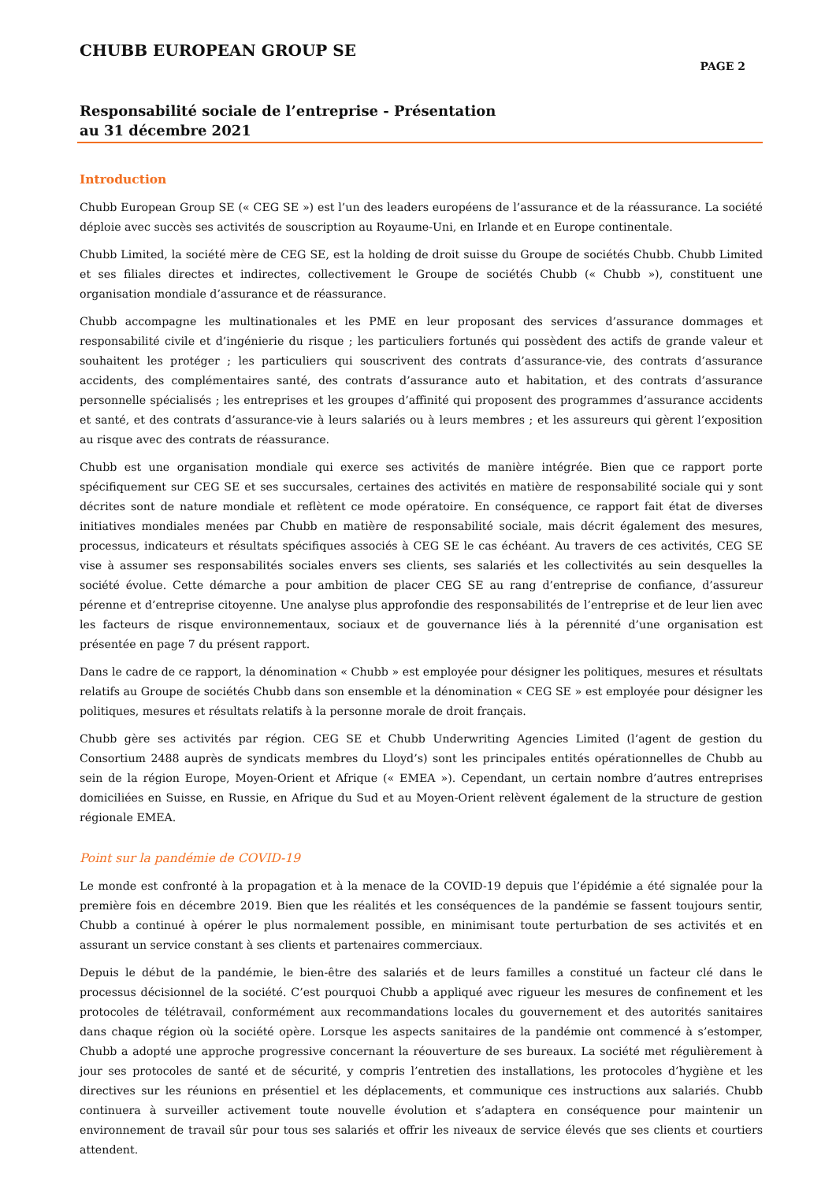CHUBB EUROPEAN GROUP SE
PAGE 2
Responsabilité sociale de l’entreprise - Présentation
au 31 décembre 2021
Introduction
Chubb European Group SE (« CEG SE ») est l’un des leaders européens de l’assurance et de la réassurance. La société déploie avec succès ses activités de souscription au Royaume-Uni, en Irlande et en Europe continentale.
Chubb Limited, la société mère de CEG SE, est la holding de droit suisse du Groupe de sociétés Chubb. Chubb Limited et ses filiales directes et indirectes, collectivement le Groupe de sociétés Chubb (« Chubb »), constituent une organisation mondiale d’assurance et de réassurance.
Chubb accompagne les multinationales et les PME en leur proposant des services d’assurance dommages et responsabilité civile et d’ingénierie du risque ; les particuliers fortunés qui possèdent des actifs de grande valeur et souhaitent les protéger ; les particuliers qui souscrivent des contrats d’assurance-vie, des contrats d’assurance accidents, des complémentaires santé, des contrats d’assurance auto et habitation, et des contrats d’assurance personnelle spécialisés ; les entreprises et les groupes d’affinité qui proposent des programmes d’assurance accidents et santé, et des contrats d’assurance-vie à leurs salariés ou à leurs membres ; et les assureurs qui gèrent l’exposition au risque avec des contrats de réassurance.
Chubb est une organisation mondiale qui exerce ses activités de manière intégrée. Bien que ce rapport porte spécifiquement sur CEG SE et ses succursales, certaines des activités en matière de responsabilité sociale qui y sont décrites sont de nature mondiale et reflètent ce mode opératoire. En conséquence, ce rapport fait état de diverses initiatives mondiales menées par Chubb en matière de responsabilité sociale, mais décrit également des mesures, processus, indicateurs et résultats spécifiques associés à CEG SE le cas échéant. Au travers de ces activités, CEG SE vise à assumer ses responsabilités sociales envers ses clients, ses salariés et les collectivités au sein desquelles la société évolue. Cette démarche a pour ambition de placer CEG SE au rang d’entreprise de confiance, d’assureur pérenne et d’entreprise citoyenne. Une analyse plus approfondie des responsabilités de l’entreprise et de leur lien avec les facteurs de risque environnementaux, sociaux et de gouvernance liés à la pérennité d’une organisation est présentée en page 7 du présent rapport.
Dans le cadre de ce rapport, la dénomination « Chubb » est employée pour désigner les politiques, mesures et résultats relatifs au Groupe de sociétés Chubb dans son ensemble et la dénomination « CEG SE » est employée pour désigner les politiques, mesures et résultats relatifs à la personne morale de droit français.
Chubb gère ses activités par région. CEG SE et Chubb Underwriting Agencies Limited (l’agent de gestion du Consortium 2488 auprès de syndicats membres du Lloyd’s) sont les principales entités opérationnelles de Chubb au sein de la région Europe, Moyen-Orient et Afrique (« EMEA »). Cependant, un certain nombre d’autres entreprises domiciliées en Suisse, en Russie, en Afrique du Sud et au Moyen-Orient relèvent également de la structure de gestion régionale EMEA.
Point sur la pandémie de COVID-19
Le monde est confronté à la propagation et à la menace de la COVID-19 depuis que l’épidémie a été signalée pour la première fois en décembre 2019. Bien que les réalités et les conséquences de la pandémie se fassent toujours sentir, Chubb a continué à opérer le plus normalement possible, en minimisant toute perturbation de ses activités et en assurant un service constant à ses clients et partenaires commerciaux.
Depuis le début de la pandémie, le bien-être des salariés et de leurs familles a constitué un facteur clé dans le processus décisionnel de la société. C’est pourquoi Chubb a appliqué avec rigueur les mesures de confinement et les protocoles de télétravail, conformément aux recommandations locales du gouvernement et des autorités sanitaires dans chaque région où la société opère. Lorsque les aspects sanitaires de la pandémie ont commencé à s’estomper, Chubb a adopté une approche progressive concernant la réouverture de ses bureaux. La société met régulièrement à jour ses protocoles de santé et de sécurité, y compris l’entretien des installations, les protocoles d’hygiène et les directives sur les réunions en présentiel et les déplacements, et communique ces instructions aux salariés. Chubb continuera à surveiller activement toute nouvelle évolution et s’adaptera en conséquence pour maintenir un environnement de travail sûr pour tous ses salariés et offrir les niveaux de service élevés que ses clients et courtiers attendent.